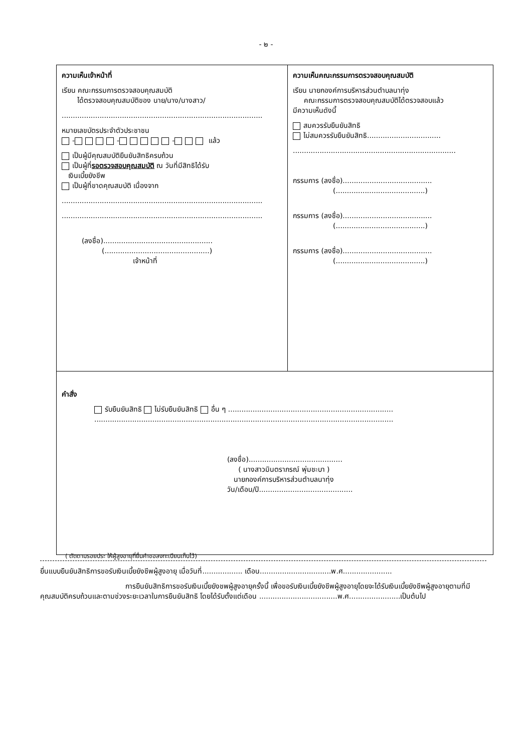- ๒ -
| ความเห็นเจ้าหน้าที่ เรียน คณะกรรมการตรวจสอบคุณสมบัติ ได้ตรวจสอบคุณสมบัติของ นาย/นาง/นางสาว/ .......................................................................................... หมายเลขบัตรประจำตัวประชาชน - - - แล้ว เป็นผู้มีคุณสมบัติยืนยันสิทธิครบถ้วน เป็นผู้ที่ รอตรวจสอบคุณสมบัติ ณ วันที่มีสิทธิได้รับ เงินเบี้ยยังชีพ เป็นผู้ที่ขาดคุณสมบัติ เนื่องจาก .......................................................................................... .......................................................................................... (ลงชื่อ)................................................. (...............................................) เจ้าหน้าที่ | ความเห็นคณะกรรมการตรวจสอบคุณสมบัติ เรียน นายกองค์การบริหารส่วนตำบลนาทุ่ง คณะกรรมการตรวจสอบคุณสมบัติได้ตรวจสอบแล้ว มีความเห็นดังนี้ สมควรรับยืนยันสิทธิ ไม่สมควรรับยืนยันสิทธิ................................. ......................................................................... กรรมการ (ลงชื่อ)........................................ (........................................) กรรมการ (ลงชื่อ)........................................ (........................................) กรรมการ (ลงชื่อ)........................................ (........................................) |
| คำสั่ง รับยืนยันสิทธิ ไม่รับยืนยันสิทธิ อื่น ๆ .......................................................................... ...................................................................................................................................... (ลงชื่อ).......................................... ( นางสาวมินตราภรณ์ พุ่มชะบา ) นายกองค์การบริหารส่วนตำบลนาทุ่ง วัน/เดือน/ปี.......................................... | |
( ตัดตามรอยประ ให้ผู้สูงอายุที่ยื่นคำขอลงทะเบียนเก็บไว้)
ยื่นแบบยืนยันสิทธิการขอรับเงินเบี้ยยังชีพผู้สูงอายุ เมื่อวันที่.................. เดือน................................พ.ศ......................
การยืนยันสิทธิการขอรับเงินเบี้ยยังชพผู้สูงอายุครั้งนี้ เพื่อขอรับเงินเบี้ยยังชีพผู้สูงอายุโดยจะได้รับเงินเบี้ยยังชีพผู้สูงอายุตามที่มีคุณสมบัติครบถ้วนและตามช่วงระยะเวลาในการยืนยันสิทธิ โดยได้รับตั้งแต่เดือน ...................................พ.ศ.......................เป็นต้นไป